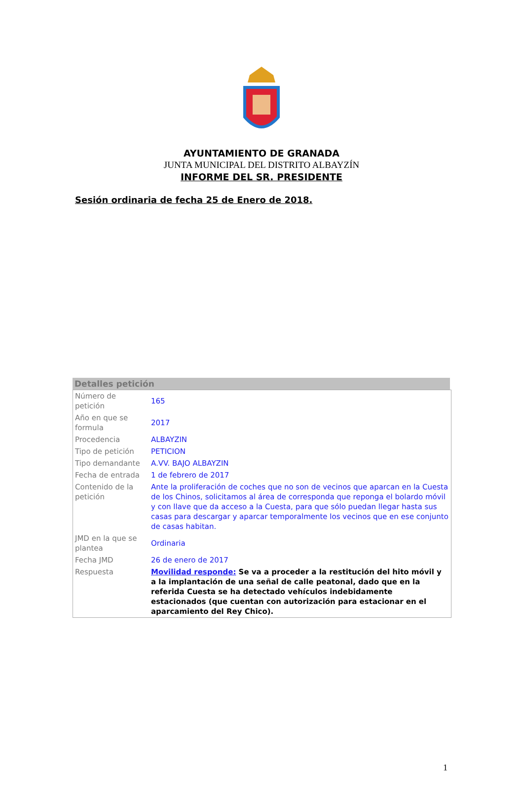AYUNTAMIENTO DE GRANADA
JUNTA MUNICIPAL DEL DISTRITO ALBAYZÍN
INFORME DEL SR. PRESIDENTE
Sesión ordinaria de fecha 25 de Enero de 2018.
Detalles petición
| Número de petición | 165 |
| Año en que se formula | 2017 |
| Procedencia | ALBAYZIN |
| Tipo de petición | PETICION |
| Tipo demandante | A.VV. BAJO ALBAYZIN |
| Fecha de entrada | 1 de febrero de 2017 |
| Contenido de la petición | Ante la proliferación de coches que no son de vecinos que aparcan en la Cuesta de los Chinos, solicitamos al área de corresponda que reponga el bolardo móvil y con llave que da acceso a la Cuesta, para que sólo puedan llegar hasta sus casas para descargar y aparcar temporalmente los vecinos que en ese conjunto de casas habitan. |
| JMD en la que se plantea | Ordinaria |
| Fecha JMD | 26 de enero de 2017 |
| Respuesta | Movilidad responde: Se va a proceder a la restitución del hito móvil y a la implantación de una señal de calle peatonal, dado que en la referida Cuesta se ha detectado vehículos indebidamente estacionados (que cuentan con autorización para estacionar en el aparcamiento del Rey Chico). |
1